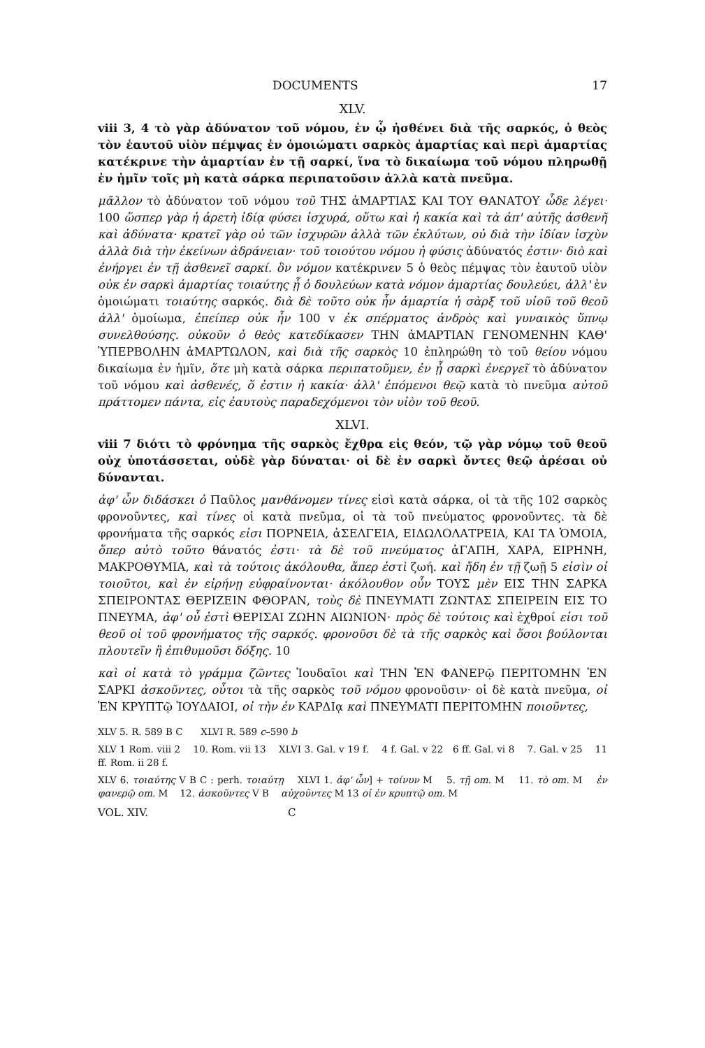DOCUMENTS 17
XLV.
viii 3, 4 τὸ γὰρ ἀδύνατον τοῦ νόμου, ἐν ᾧ ἠσθένει διὰ τῆς σαρκός, ὁ θεὸς τὸν ἑαυτοῦ υἱὸν πέμψας ἐν ὁμοιώματι σαρκὸς ἁμαρτίας καὶ περὶ ἁμαρτίας κατέκρινε τὴν ἁμαρτίαν ἐν τῇ σαρκί, ἵνα τὸ δικαίωμα τοῦ νόμου πληρωθῇ ἐν ἡμῖν τοῖς μὴ κατὰ σάρκα περιπατοῦσιν ἀλλὰ κατὰ πνεῦμα.
μᾶλλον τὸ ἀδύνατον τοῦ νόμου τοῦ ΤΗΣ ἁΜΑΡΤΙΑΣ ΚΑΙ ΤΟΥ ΘΑΝΑΤΟΥ ὧδε λέγει· 100 ὥσπερ γὰρ ἡ ἀρετὴ ἰδίᾳ φύσει ἰσχυρά, οὕτω καὶ ἡ κακία καὶ τὰ ἀπ' αὐτῆς ἀσθενῆ καὶ ἀδύνατα· κρατεῖ γὰρ οὐ τῶν ἰσχυρῶν ἀλλὰ τῶν ἐκλύτων, οὐ διὰ τὴν ἰδίαν ἰσχὺν ἀλλὰ διὰ τὴν ἐκείνων ἀδράνειαν· τοῦ τοιούτου νόμου ἡ φύσις ἀδύνατός ἐστιν· διὸ καὶ ἐνήργει ἐν τῇ ἀσθενεῖ σαρκί. ὃν νόμον κατέκρινεν 5 ὁ θεὸς πέμψας τὸν ἑαυτοῦ υἱὸν οὐκ ἐν σαρκὶ ἁμαρτίας τοιαύτης ᾗ ὁ δουλεύων κατὰ νόμον ἁμαρτίας δουλεύει, ἀλλ' ἐν ὁμοιώματι τοιαύτης σαρκός. διὰ δὲ τοῦτο οὐκ ἦν ἁμαρτία ἡ σὰρξ τοῦ υἱοῦ τοῦ θεοῦ ἀλλ' ὁμοίωμα, ἐπείπερ οὐκ ἦν 100 v ἐκ σπέρματος ἀνδρὸς καὶ γυναικὸς ὕπνῳ συνελθούσης. οὐκοῦν ὁ θεὸς κατεδίκασεν ΤΗΝ ἁΜΑΡΤΙΑΝ ΓΕΝΟΜΕΝΗΝ ΚΑΘ' ὙΠΕΡΒΟΛΗΝ ἁΜΑΡΤΩΛΟΝ, καὶ διὰ τῆς σαρκὸς 10 ἐπληρώθη τὸ τοῦ θείου νόμου δικαίωμα ἐν ἡμῖν, ὅτε μὴ κατὰ σάρκα περιπατοῦμεν, ἐν ᾗ σαρκὶ ἐνεργεῖ τὸ ἀδύνατον τοῦ νόμου καὶ ἀσθενές, ὅ ἐστιν ἡ κακία· ἀλλ' ἑπόμενοι θεῷ κατὰ τὸ πνεῦμα αὐτοῦ πράττομεν πάντα, εἰς ἑαυτοὺς παραδεχόμενοι τὸν υἱὸν τοῦ θεοῦ.
XLVI.
viii 7 διότι τὸ φρόνημα τῆς σαρκὸς ἔχθρα εἰς θεόν, τῷ γὰρ νόμῳ τοῦ θεοῦ οὐχ ὑποτάσσεται, οὐδὲ γὰρ δύναται· οἱ δὲ ἐν σαρκὶ ὄντες θεῷ ἀρέσαι οὐ δύνανται.
ἀφ' ὧν διδάσκει ὁ Παῦλος μανθάνομεν τίνες εἰσὶ κατὰ σάρκα, οἱ τὰ τῆς 102 σαρκὸς φρονοῦντες, καὶ τίνες οἱ κατὰ πνεῦμα, οἱ τὰ τοῦ πνεύματος φρονοῦντες. τὰ δὲ φρονήματα τῆς σαρκός εἰσι ΠΟΡΝΕΙΑ, ἀΣΕΛΓΕΙΑ, ΕΙΔΩΛΟΛΑΤΡΕΙΑ, ΚΑΙ ΤΑ ὉΜΟΙΑ, ὅπερ αὐτὸ τοῦτο θάνατός ἐστι· τὰ δὲ τοῦ πνεύματος ἀΓΑΠΗ, ΧΑΡΑ, ΕΙΡΗΝΗ, ΜΑΚΡΟΘΥΜΙΑ, καὶ τὰ τούτοις ἀκόλουθα, ἅπερ ἐστὶ ζωή. καὶ ἤδη ἐν τῇ ζωῇ 5 εἰσὶν οἱ τοιοῦτοι, καὶ ἐν εἰρήνῃ εὐφραίνονται· ἀκόλουθον οὖν ΤΟΥΣ μὲν ΕΙΣ ΤΗΝ ΣΑΡΚΑ ΣΠΕΙΡΟΝΤΑΣ ΘΕΡΙΖΕΙΝ ΦΘΟΡΑΝ, τοὺς δὲ ΠΝΕΥΜΑΤΙ ΖΩΝΤΑΣ ΣΠΕΙΡΕΙΝ ΕΙΣ ΤΟ ΠΝΕΥΜΑ, ἀφ' οὗ ἐστὶ ΘΕΡΙΣΑΙ ΖΩΗΝ ΑΙΩΝΙΟΝ· πρὸς δὲ τούτοις καὶ ἐχθροί εἰσι τοῦ θεοῦ οἱ τοῦ φρονήματος τῆς σαρκός. φρονοῦσι δὲ τὰ τῆς σαρκὸς καὶ ὅσοι βούλονται πλουτεῖν ἢ ἐπιθυμοῦσι δόξης. 10
καὶ οἱ κατὰ τὸ γράμμα ζῶντες Ἰουδαῖοι καὶ ΤΗΝ ἘΝ ΦΑΝΕΡῷ ΠΕΡΙΤΟΜΗΝ ἘΝ ΣΑΡΚΙ ἀσκοῦντες, οὗτοι τὰ τῆς σαρκὸς τοῦ νόμου φρονοῦσιν· οἱ δὲ κατὰ πνεῦμα, οἱ ἘΝ ΚΡΥΠΤῷ ἸΟΥΔΑΙΟΙ, οἱ τὴν ἐν ΚΑΡΔΙᾳ καὶ ΠΝΕΥΜΑΤΙ ΠΕΡΙΤΟΜΗΝ ποιοῦντες,
XLV 5. R. 589 B C XLVI R. 589 c–590 b
XLV 1 Rom. viii 2 10. Rom. vii 13 XLVI 3. Gal. v 19 f. 4 f. Gal. v 22 6 ff. Gal. vi 8 7. Gal. v 25 11 ff. Rom. ii 28 f.
XLV 6. τοιαύτης V B C : perh. τοιαύτῃ XLVI 1. ἀφ' ὧν] + τοίνυν M 5. τῇ om. M 11. τὸ om. M ἐν φανερῷ om. M 12. ἀσκοῦντες V B αὐχοῦντες M 13 οἱ ἐν κρυπτῷ om. M
VOL. XIV. C